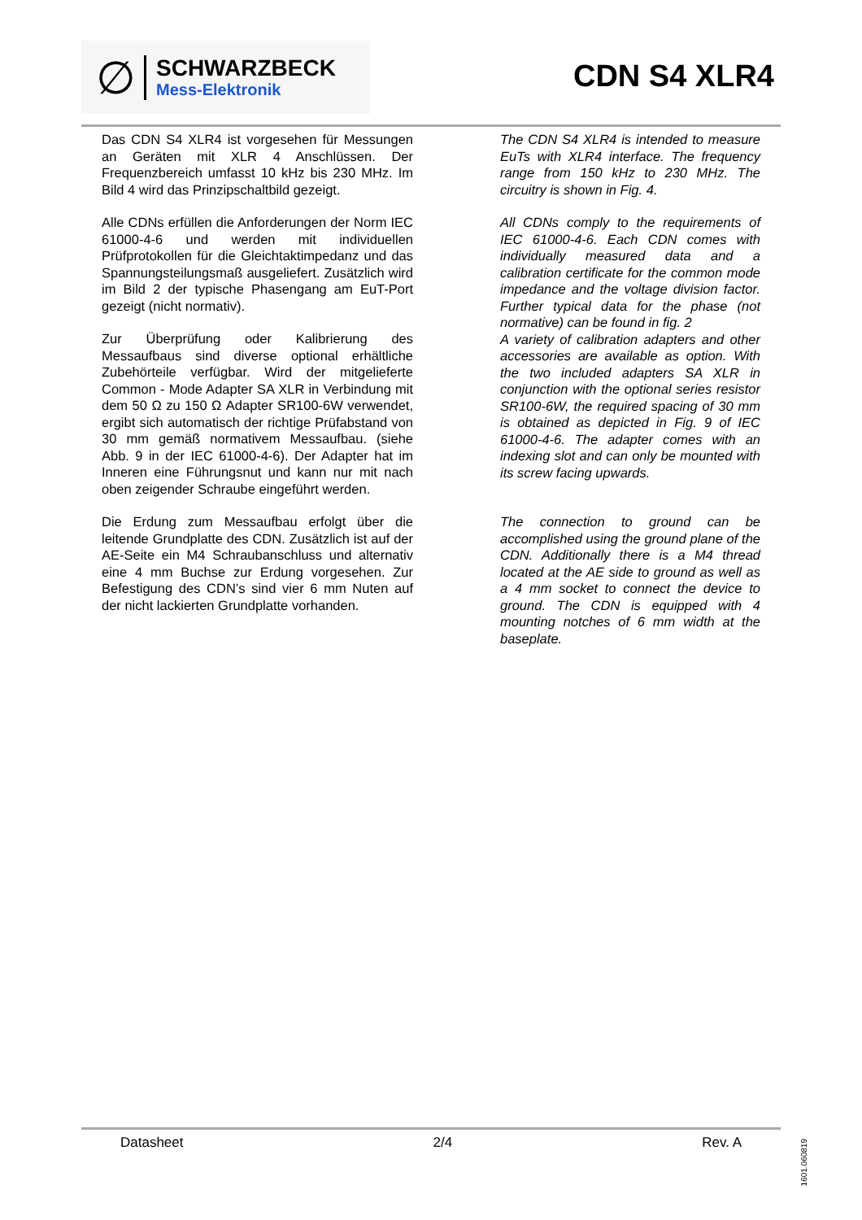∅
SCHWARZBECK
Mess-Elektronik
CDN S4 XLR4
Das CDN S4 XLR4 ist vorgesehen für Messungen an Geräten mit XLR 4 Anschlüssen. Der Frequenzbereich umfasst 10 kHz bis 230 MHz. Im Bild 4 wird das Prinzipschaltbild gezeigt.
Alle CDNs erfüllen die Anforderungen der Norm IEC 61000-4-6 und werden mit individuellen Prüfprotokollen für die Gleichtaktimpedanz und das Spannungsteilungsmaß ausgeliefert. Zusätzlich wird im Bild 2 der typische Phasengang am EuT-Port gezeigt (nicht normativ).
Zur Überprüfung oder Kalibrierung des Messaufbaus sind diverse optional erhältliche Zubehörteile verfügbar. Wird der mitgelieferte Common - Mode Adapter SA XLR in Verbindung mit dem 50 Ω zu 150 Ω Adapter SR100-6W verwendet, ergibt sich automatisch der richtige Prüfabstand von 30 mm gemäß normativem Messaufbau. (siehe Abb. 9 in der IEC 61000-4-6). Der Adapter hat im Inneren eine Führungsnut und kann nur mit nach oben zeigender Schraube eingeführt werden.
Die Erdung zum Messaufbau erfolgt über die leitende Grundplatte des CDN. Zusätzlich ist auf der AE-Seite ein M4 Schraubanschluss und alternativ eine 4 mm Buchse zur Erdung vorgesehen. Zur Befestigung des CDN’s sind vier 6 mm Nuten auf der nicht lackierten Grundplatte vorhanden.
The CDN S4 XLR4 is intended to measure EuTs with XLR4 interface. The frequency range from 150 kHz to 230 MHz. The circuitry is shown in Fig. 4.
All CDNs comply to the requirements of IEC 61000-4-6. Each CDN comes with individually measured data and a calibration certificate for the common mode impedance and the voltage division factor. Further typical data for the phase (not normative) can be found in fig. 2
A variety of calibration adapters and other accessories are available as option. With the two included adapters SA XLR in conjunction with the optional series resistor SR100-6W, the required spacing of 30 mm is obtained as depicted in Fig. 9 of IEC 61000-4-6. The adapter comes with an indexing slot and can only be mounted with its screw facing upwards.
The connection to ground can be accomplished using the ground plane of the CDN. Additionally there is a M4 thread located at the AE side to ground as well as a 4 mm socket to connect the device to ground. The CDN is equipped with 4 mounting notches of 6 mm width at the baseplate.
Datasheet 2/4 Rev. A
1601.060819